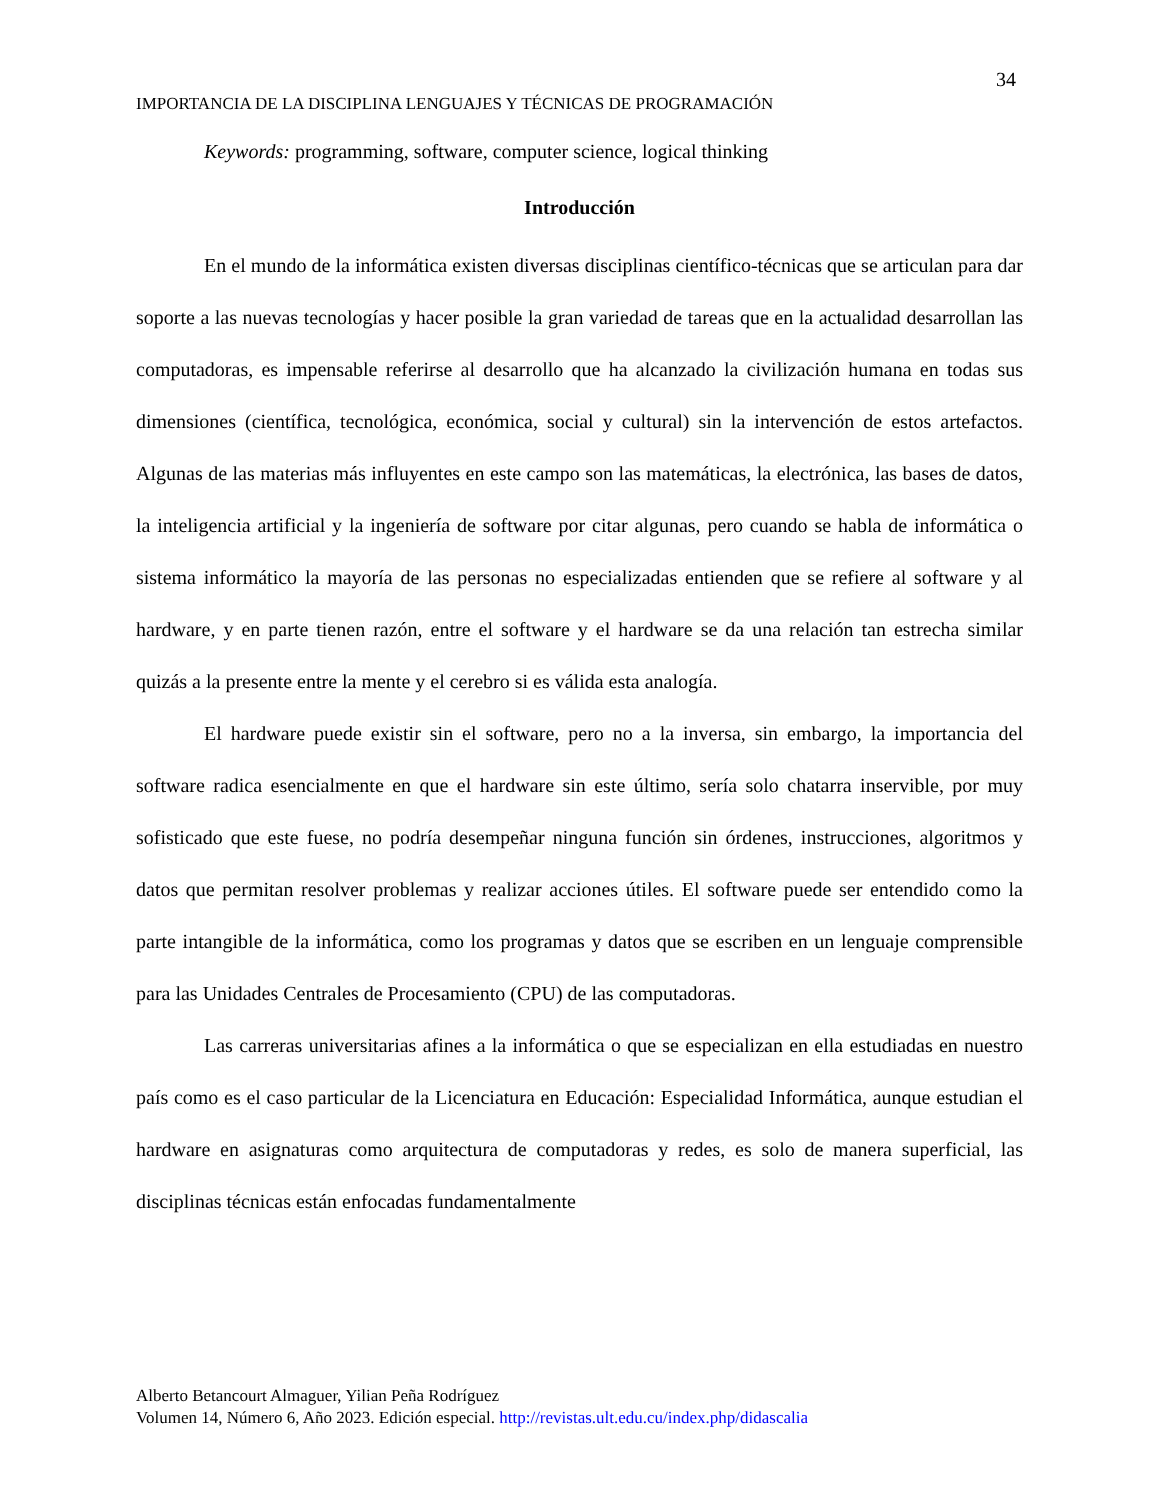34
IMPORTANCIA DE LA DISCIPLINA LENGUAJES Y TÉCNICAS DE PROGRAMACIÓN
Keywords: programming, software, computer science, logical thinking
Introducción
En el mundo de la informática existen diversas disciplinas científico-técnicas que se articulan para dar soporte a las nuevas tecnologías y hacer posible la gran variedad de tareas que en la actualidad desarrollan las computadoras, es impensable referirse al desarrollo que ha alcanzado la civilización humana en todas sus dimensiones (científica, tecnológica, económica, social y cultural) sin la intervención de estos artefactos. Algunas de las materias más influyentes en este campo son las matemáticas, la electrónica, las bases de datos, la inteligencia artificial y la ingeniería de software por citar algunas, pero cuando se habla de informática o sistema informático la mayoría de las personas no especializadas entienden que se refiere al software y al hardware, y en parte tienen razón, entre el software y el hardware se da una relación tan estrecha similar quizás a la presente entre la mente y el cerebro si es válida esta analogía.
El hardware puede existir sin el software, pero no a la inversa, sin embargo, la importancia del software radica esencialmente en que el hardware sin este último, sería solo chatarra inservible, por muy sofisticado que este fuese, no podría desempeñar ninguna función sin órdenes, instrucciones, algoritmos y datos que permitan resolver problemas y realizar acciones útiles. El software puede ser entendido como la parte intangible de la informática, como los programas y datos que se escriben en un lenguaje comprensible para las Unidades Centrales de Procesamiento (CPU) de las computadoras.
Las carreras universitarias afines a la informática o que se especializan en ella estudiadas en nuestro país como es el caso particular de la Licenciatura en Educación: Especialidad Informática, aunque estudian el hardware en asignaturas como arquitectura de computadoras y redes, es solo de manera superficial, las disciplinas técnicas están enfocadas fundamentalmente
Alberto Betancourt Almaguer, Yilian Peña Rodríguez
Volumen 14, Número 6, Año 2023. Edición especial. http://revistas.ult.edu.cu/index.php/didascalia